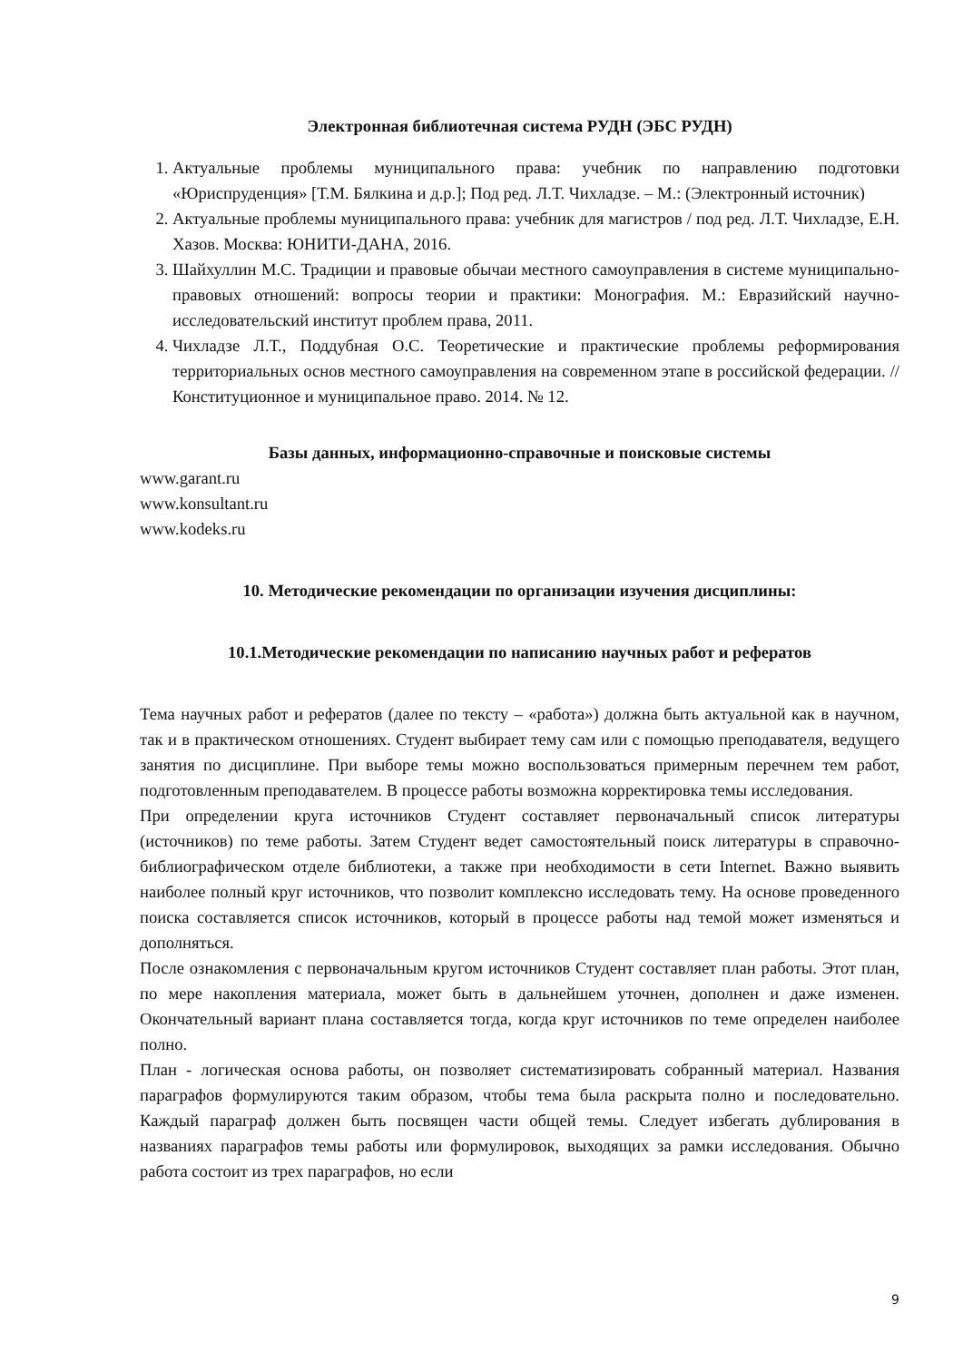Электронная библиотечная система РУДН (ЭБС РУДН)
1. Актуальные проблемы муниципального права: учебник по направлению подготовки «Юриспруденция» [Т.М. Бялкина и д.р.]; Под ред. Л.Т. Чихладзе. – М.: (Электронный источник)
2. Актуальные проблемы муниципального права: учебник для магистров / под ред. Л.Т. Чихладзе, Е.Н. Хазов. Москва: ЮНИТИ-ДАНА, 2016.
3. Шайхуллин М.С. Традиции и правовые обычаи местного самоуправления в системе муниципально-правовых отношений: вопросы теории и практики: Монография. М.: Евразийский научно-исследовательский институт проблем права, 2011.
4. Чихладзе Л.Т., Поддубная О.С. Теоретические и практические проблемы реформирования территориальных основ местного самоуправления на современном этапе в российской федерации. // Конституционное и муниципальное право. 2014. № 12.
Базы данных, информационно-справочные и поисковые системы
www.garant.ru
www.konsultant.ru
www.kodeks.ru
10. Методические рекомендации по организации изучения дисциплины:
10.1.Методические рекомендации по написанию научных работ и рефератов
Тема научных работ и рефератов (далее по тексту – «работа») должна быть актуальной как в научном, так и в практическом отношениях. Студент выбирает тему сам или с помощью преподавателя, ведущего занятия по дисциплине. При выборе темы можно воспользоваться примерным перечнем тем работ, подготовленным преподавателем. В процессе работы возможна корректировка темы исследования.
При определении круга источников Студент составляет первоначальный список литературы (источников) по теме работы. Затем Студент ведет самостоятельный поиск литературы в справочно-библиографическом отделе библиотеки, а также при необходимости в сети Internet. Важно выявить наиболее полный круг источников, что позволит комплексно исследовать тему. На основе проведенного поиска составляется список источников, который в процессе работы над темой может изменяться и дополняться.
После ознакомления с первоначальным кругом источников Студент составляет план работы. Этот план, по мере накопления материала, может быть в дальнейшем уточнен, дополнен и даже изменен. Окончательный вариант плана составляется тогда, когда круг источников по теме определен наиболее полно.
План - логическая основа работы, он позволяет систематизировать собранный материал. Названия параграфов формулируются таким образом, чтобы тема была раскрыта полно и последовательно. Каждый параграф должен быть посвящен части общей темы. Следует избегать дублирования в названиях параграфов темы работы или формулировок, выходящих за рамки исследования. Обычно работа состоит из трех параграфов, но если
9